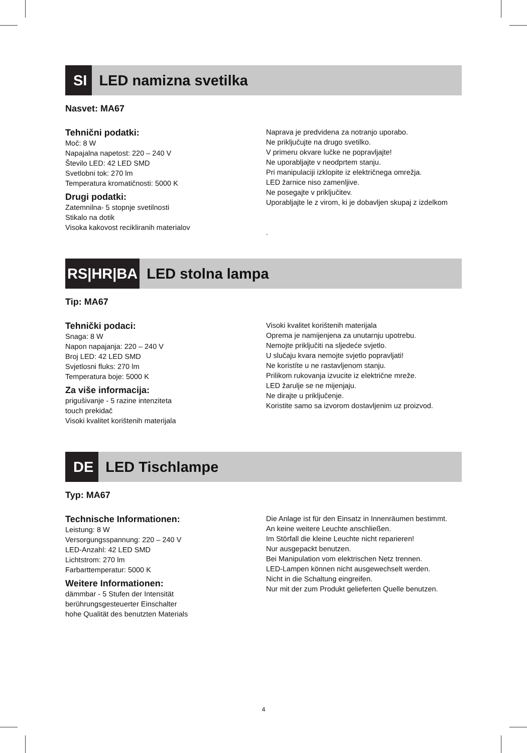SI
LED namizna svetilka
Nasvet: MA67
Tehnični podatki:
Moč: 8 W
Napajalna napetost: 220 – 240 V
Število LED: 42 LED SMD
Svetlobni tok: 270 lm
Temperatura kromatičnosti: 5000 K
Drugi podatki:
Zatemnilna- 5 stopnje svetilnosti
Stikalo na dotik
Visoka kakovost recikliranih materialov
Naprava je predvidena za notranjo uporabo.
Ne priključujte na drugo svetilko.
V primeru okvare lučke ne popravljajte!
Ne uporabljajte v neodprtem stanju.
Pri manipulaciji izklopite iz električnega omrežja.
LED žarnice niso zamenljive.
Ne posegajte v priključitev.
Uporabljajte le z virom, ki je dobavljen skupaj z izdelkom
.
RS|HR|BA
LED stolna lampa
Tip: MA67
Tehnički podaci:
Snaga: 8 W
Napon napajanja: 220 – 240 V
Broj LED: 42 LED SMD
Svjetlosni fluks: 270 lm
Temperatura boje: 5000 K
Za više informacija:
prigušivanje - 5 razine intenziteta
touch prekidač
Visoki kvalitet korištenih materijala
Visoki kvalitet korištenih materijala
Oprema je namijenjena za unutarnju upotrebu.
Nemojte priključiti na sljedeće svjetlo.
U slučaju kvara nemojte svjetlo popravljati!
Ne koristíte u ne rastavljenom stanju.
Prilikom rukovanja izvucite iz električne mreže.
LED žarulje se ne mijenjaju.
Ne dirajte u priključenje.
Koristite samo sa izvorom dostavljenim uz proizvod.
DE
LED Tischlampe
Typ: MA67
Technische Informationen:
Leistung: 8 W
Versorgungsspannung: 220 – 240 V
LED-Anzahl: 42 LED SMD
Lichtstrom: 270 lm
Farbarttemperatur: 5000 K
Weitere Informationen:
dämmbar - 5 Stufen der Intensität
berührungsgesteuerter Einschalter
hohe Qualität des benutzten Materials
Die Anlage ist für den Einsatz in Innenräumen bestimmt.
An keine weitere Leuchte anschließen.
Im Störfall die kleine Leuchte nicht reparieren!
Nur ausgepackt benutzen.
Bei Manipulation vom elektrischen Netz trennen.
LED-Lampen können nicht ausgewechselt werden.
Nicht in die Schaltung eingreifen.
Nur mit der zum Produkt gelieferten Quelle benutzen.
4